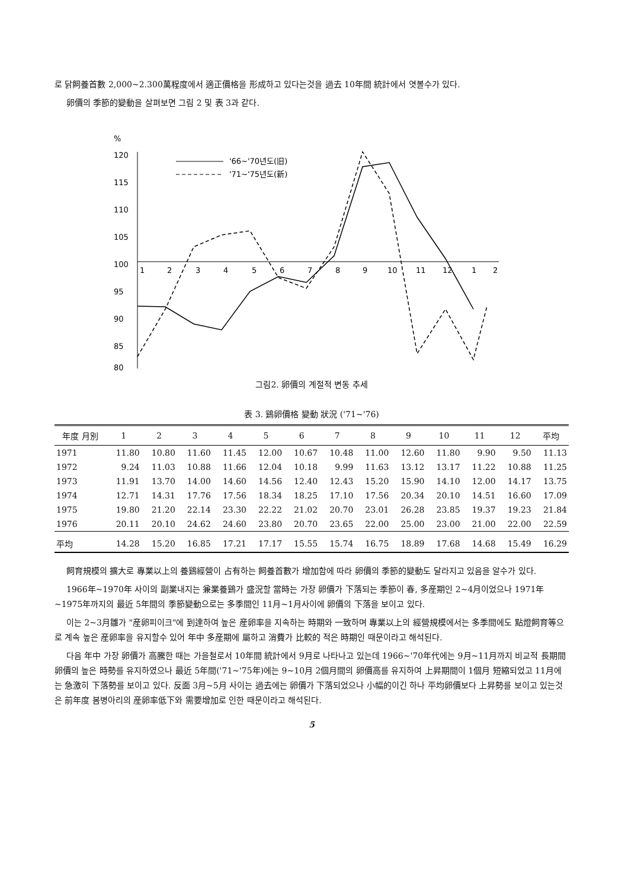로 닭飼養首數 2,000~2.300萬程度에서 適正價格을 形成하고 있다는것을 過去 10年間 統計에서 엿볼수가 있다.
卵價의 季節的變動을 살펴보면 그림 2 및 表 3과 같다.
%
120
115
110
105
100
95
90
85
80
1
2
3
4
5
6
7
8
9
10
11
12
1
2
'66~'70년도(旧)
'71~'75년도(新)
그림2. 卵價의 계절적 변동 추세
表 3. 鷄卵價格 變動 狀況 ('71~'76)
| 年度 月別 | 1 | 2 | 3 | 4 | 5 | 6 | 7 | 8 | 9 | 10 | 11 | 12 | 平均 |
| --- | --- | --- | --- | --- | --- | --- | --- | --- | --- | --- | --- | --- | --- |
| 1971 | 11.80 | 10.80 | 11.60 | 11.45 | 12.00 | 10.67 | 10.48 | 11.00 | 12.60 | 11.80 | 9.90 | 9.50 | 11.13 |
| 1972 | 9.24 | 11.03 | 10.88 | 11.66 | 12.04 | 10.18 | 9.99 | 11.63 | 13.12 | 13.17 | 11.22 | 10.88 | 11.25 |
| 1973 | 11.91 | 13.70 | 14.00 | 14.60 | 14.56 | 12.40 | 12.43 | 15.20 | 15.90 | 14.10 | 12.00 | 14.17 | 13.75 |
| 1974 | 12.71 | 14.31 | 17.76 | 17.56 | 18.34 | 18.25 | 17.10 | 17.56 | 20.34 | 20.10 | 14.51 | 16.60 | 17.09 |
| 1975 | 19.80 | 21.20 | 22.14 | 23.30 | 22.22 | 21.02 | 20.70 | 23.01 | 26.28 | 23.85 | 19.37 | 19.23 | 21.84 |
| 1976 | 20.11 | 20.10 | 24.62 | 24.60 | 23.80 | 20.70 | 23.65 | 22.00 | 25.00 | 23.00 | 21.00 | 22.00 | 22.59 |
| 平均 | 14.28 | 15.20 | 16.85 | 17.21 | 17.17 | 15.55 | 15.74 | 16.75 | 18.89 | 17.68 | 14.68 | 15.49 | 16.29 |
飼育規模의 擴大로 專業以上의 養鷄經營이 占有하는 飼養首數가 增加함에 따라 卵價의 季節的變動도 달라지고 있음을 알수가 있다.
1966年~1970年 사이의 副業내지는 兼業養鷄가 盛況할 當時는 가장 卵價가 下落되는 季節이 春, 多産期인 2~4月이었으나 1971年~1975年까지의 最近 5年間의 季節變動으로는 多季間인 11月~1月사이에 卵價의 下落을 보이고 있다.
이는 2~3月雛가 "産卵피이크"에 到達하여 높은 産卵率을 지속하는 時期와 一致하며 專業以上의 經營規模에서는 多季間에도 點燈飼育等으로 계속 높은 産卵率을 유지할수 있어 年中 多産期에 屬하고 消費가 比較的 적은 時期인 때문이라고 해석된다.
다음 年中 가장 卵價가 高騰한 때는 가을철로서 10年間 統計에서 9月로 나타나고 있는데 1966~'70年代에는 9月~11月까지 비교적 長期間 卵價의 높은 時勢를 유지하였으나 最近 5年間('71~'75年)에는 9~10月 2個月間의 卵價高를 유지하여 上昇期間이 1個月 短縮되었고 11月에는 急激히 下落勢를 보이고 있다. 反面 3月~5月 사이는 過去에는 卵價가 下落되었으나 小幅的이긴 하나 平均卵價보다 上昇勢를 보이고 있는것은 前年度 봄병아리의 産卵率低下와 需要增加로 인한 때문이라고 해석된다.
5